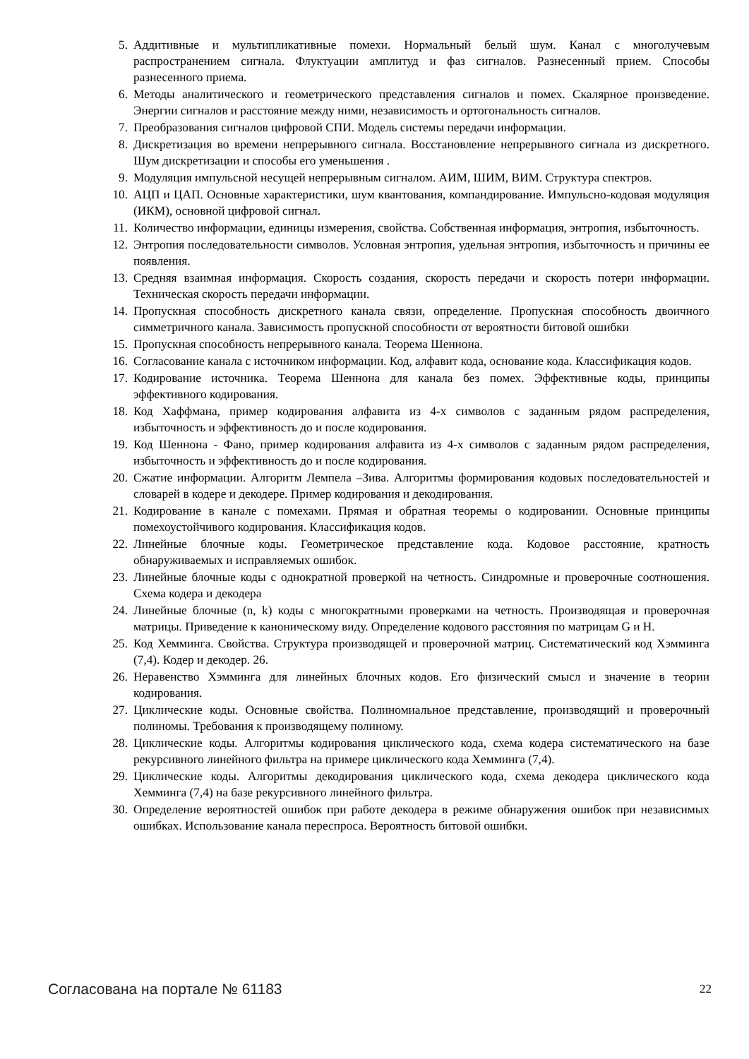5. Аддитивные и мультипликативные помехи. Нормальный белый шум. Канал с многолучевым распространением сигнала. Флуктуации амплитуд и фаз сигналов. Разнесенный прием. Способы разнесенного приема.
6. Методы аналитического и геометрического представления сигналов и помех. Скалярное произведение. Энергии сигналов и расстояние между ними, независимость и ортогональность сигналов.
7. Преобразования сигналов цифровой СПИ. Модель системы передачи информации.
8. Дискретизация во времени непрерывного сигнала. Восстановление непрерывного сигнала из дискретного. Шум дискретизации и способы его уменьшения .
9. Модуляция импульсной несущей непрерывным сигналом. АИМ, ШИМ, ВИМ. Структура спектров.
10. АЦП и ЦАП. Основные характеристики, шум квантования, компандирование. Импульсно-кодовая модуляция (ИКМ), основной цифровой сигнал.
11. Количество информации, единицы измерения, свойства. Собственная информация, энтропия, избыточность.
12. Энтропия последовательности символов. Условная энтропия, удельная энтропия, избыточность и причины ее появления.
13. Средняя взаимная информация. Скорость создания, скорость передачи и скорость потери информации. Техническая скорость передачи информации.
14. Пропускная способность дискретного канала связи, определение. Пропускная способность двоичного симметричного канала. Зависимость пропускной способности от вероятности битовой ошибки
15. Пропускная способность непрерывного канала. Теорема Шеннона.
16. Согласование канала с источником информации. Код, алфавит кода, основание кода. Классификация кодов.
17. Кодирование источника. Теорема Шеннона для канала без помех. Эффективные коды, принципы эффективного кодирования.
18. Код Хаффмана, пример кодирования алфавита из 4-х символов с заданным рядом распределения, избыточность и эффективность до и после кодирования.
19. Код Шеннона - Фано, пример кодирования алфавита из 4-х символов с заданным рядом распределения, избыточность и эффективность до и после кодирования.
20. Сжатие информации. Алгоритм Лемпела –Зива. Алгоритмы формирования кодовых последовательностей и словарей в кодере и декодере. Пример кодирования и декодирования.
21. Кодирование в канале с помехами. Прямая и обратная теоремы о кодировании. Основные принципы помехоустойчивого кодирования. Классификация кодов.
22. Линейные блочные коды. Геометрическое представление кода. Кодовое расстояние, кратность обнаруживаемых и исправляемых ошибок.
23. Линейные блочные коды с однократной проверкой на четность. Синдромные и проверочные соотношения. Схема кодера и декодера
24. Линейные блочные (n, k) коды с многократными проверками на четность. Производящая и проверочная матрицы. Приведение к каноническому виду. Определение кодового расстояния по матрицам G и H.
25. Код Хемминга. Свойства. Структура производящей и проверочной матриц. Систематический код Хэмминга (7,4). Кодер и декодер. 26.
26. Неравенство Хэмминга для линейных блочных кодов. Его физический смысл и значение в теории кодирования.
27. Циклические коды. Основные свойства. Полиномиальное представление, производящий и проверочный полиномы. Требования к производящему полиному.
28. Циклические коды. Алгоритмы кодирования циклического кода, схема кодера систематического на базе рекурсивного линейного фильтра на примере циклического кода Хемминга (7,4).
29. Циклические коды. Алгоритмы декодирования циклического кода, схема декодера циклического кода Хемминга (7,4) на базе рекурсивного линейного фильтра.
30. Определение вероятностей ошибок при работе декодера в режиме обнаружения ошибок при независимых ошибках. Использование канала переспроса. Вероятность битовой ошибки.
Согласована на портале № 61183 22